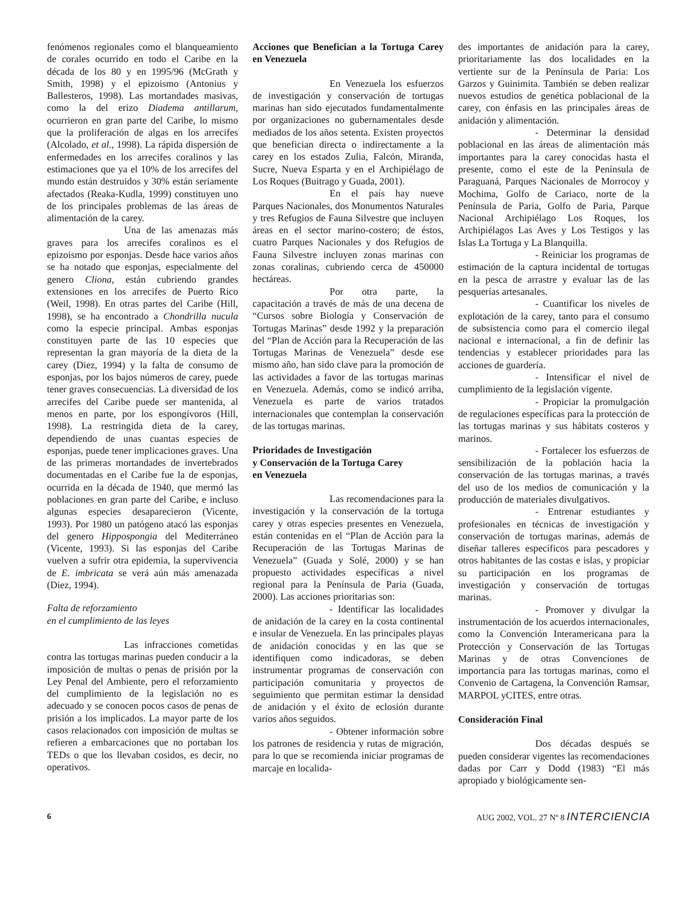fenómenos regionales como el blanqueamiento de corales ocurrido en todo el Caribe en la década de los 80 y en 1995/96 (McGrath y Smith, 1998) y el epizoismo (Antonius y Ballesteros, 1998). Las mortandades masivas, como la del erizo Diadema antillarum, ocurrieron en gran parte del Caribe, lo mismo que la proliferación de algas en los arrecifes (Alcolado, et al., 1998). La rápida dispersión de enfermedades en los arrecifes coralinos y las estimaciones que ya el 10% de los arrecifes del mundo están destruidos y 30% están seriamente afectados (Reaka-Kudla, 1999) constituyen uno de los principales problemas de las áreas de alimentación de la carey.
Una de las amenazas más graves para los arrecifes coralinos es el epizoismo por esponjas. Desde hace varios años se ha notado que esponjas, especialmente del genero Cliona, están cubriendo grandes extensiones en los arrecifes de Puerto Rico (Weil, 1998). En otras partes del Caribe (Hill, 1998), se ha encontrado a Chondrilla nucula como la especie principal. Ambas esponjas constituyen parte de las 10 especies que representan la gran mayoría de la dieta de la carey (Diez, 1994) y la falta de consumo de esponjas, por los bajos números de carey, puede tener graves consecuencias. La diversidad de los arrecifes del Caribe puede ser mantenida, al menos en parte, por los espongívoros (Hill, 1998). La restringida dieta de la carey, dependiendo de unas cuantas especies de esponjas, puede tener implicaciones graves. Una de las primeras mortandades de invertebrados documentadas en el Caribe fue la de esponjas, ocurrida en la década de 1940, que mermó las poblaciones en gran parte del Caribe, e incluso algunas especies desaparecieron (Vicente, 1993). Por 1980 un patógeno atacó las esponjas del genero Hippospongia del Mediterráneo (Vicente, 1993). Si las esponjas del Caribe vuelven a sufrir otra epidemia, la supervivencia de E. imbricata se verá aún más amenazada (Diez, 1994).
Falta de reforzamiento
en el cumplimiento de las leyes
Las infracciones cometidas contra las tortugas marinas pueden conducir a la imposición de multas o penas de prisión por la Ley Penal del Ambiente, pero el reforzamiento del cumplimiento de la legislación no es adecuado y se conocen pocos casos de penas de prisión a los implicados. La mayor parte de los casos relacionados con imposición de multas se refieren a embarcaciones que no portaban los TEDs o que los llevaban cosidos, es decir, no operativos.
Acciones que Benefician a la Tortuga Carey en Venezuela
En Venezuela los esfuerzos de investigación y conservación de tortugas marinas han sido ejecutados fundamentalmente por organizaciones no gubernamentales desde mediados de los años setenta. Existen proyectos que benefician directa o indirectamente a la carey en los estados Zulia, Falcón, Miranda, Sucre, Nueva Esparta y en el Archipiélago de Los Roques (Buitrago y Guada, 2001).
En el país hay nueve Parques Nacionales, dos Monumentos Naturales y tres Refugios de Fauna Silvestre que incluyen áreas en el sector marino-costero; de éstos, cuatro Parques Nacionales y dos Refugios de Fauna Silvestre incluyen zonas marinas con zonas coralinas, cubriendo cerca de 450000 hectáreas.
Por otra parte, la capacitación a través de más de una decena de “Cursos sobre Biología y Conservación de Tortugas Marinas” desde 1992 y la preparación del “Plan de Acción para la Recuperación de las Tortugas Marinas de Venezuela” desde ese mismo año, han sido clave para la promoción de las actividades a favor de las tortugas marinas en Venezuela. Además, como se indicó arriba, Venezuela es parte de varios tratados internacionales que contemplan la conservación de las tortugas marinas.
Prioridades de Investigación
y Conservación de la Tortuga Carey
en Venezuela
Las recomendaciones para la investigación y la conservación de la tortuga carey y otras especies presentes en Venezuela, están contenidas en el “Plan de Acción para la Recuperación de las Tortugas Marinas de Venezuela” (Guada y Solé, 2000) y se han propuesto actividades específicas a nivel regional para la Península de Paria (Guada, 2000). Las acciones prioritarias son:
- Identificar las localidades de anidación de la carey en la costa continental e insular de Venezuela. En las principales playas de anidación conocidas y en las que se identifiquen como indicadoras, se deben instrumentar programas de conservación con participación comunitaria y proyectos de seguimiento que permitan estimar la densidad de anidación y el éxito de eclosión durante varios años seguidos.
- Obtener información sobre los patrones de residencia y rutas de migración, para lo que se recomienda iniciar programas de marcaje en localida-
des importantes de anidación para la carey, prioritariamente las dos localidades en la vertiente sur de la Península de Paria: Los Garzos y Guinimita. También se deben realizar nuevos estudios de genética poblacional de la carey, con énfasis en las principales áreas de anidación y alimentación.
- Determinar la densidad poblacional en las áreas de alimentación más importantes para la carey conocidas hasta el presente, como el este de la Península de Paraguaná, Parques Nacionales de Morrocoy y Mochima, Golfo de Cariaco, norte de la Península de Paria, Golfo de Paria, Parque Nacional Archipiélago Los Roques, los Archipiélagos Las Aves y Los Testigos y las Islas La Tortuga y La Blanquilla.
- Reiniciar los programas de estimación de la captura incidental de tortugas en la pesca de arrastre y evaluar las de las pesquerías artesanales.
- Cuantificar los niveles de explotación de la carey, tanto para el consumo de subsistencia como para el comercio ilegal nacional e internacional, a fin de definir las tendencias y establecer prioridades para las acciones de guardería.
- Intensificar el nivel de cumplimiento de la legislación vigente.
- Propiciar la promulgación de regulaciones específicas para la protección de las tortugas marinas y sus hábitats costeros y marinos.
- Fortalecer los esfuerzos de sensibilización de la población hacia la conservación de las tortugas marinas, a través del uso de los medios de comunicación y la producción de materiales divulgativos.
- Entrenar estudiantes y profesionales en técnicas de investigación y conservación de tortugas marinas, además de diseñar talleres específicos para pescadores y otros habitantes de las costas e islas, y propiciar su participación en los programas de investigación y conservación de tortugas marinas.
- Promover y divulgar la instrumentación de los acuerdos internacionales, como la Convención Interamericana para la Protección y Conservación de las Tortugas Marinas y de otras Convenciones de importancia para las tortugas marinas, como el Convenio de Cartagena, la Convención Ramsar, MARPOL yCITES, entre otras.
Consideración Final
Dos décadas después se pueden considerar vigentes las recomendaciones dadas por Carr y Dodd (1983) “El más apropiado y biológicamente sen-
6 AUG 2002, VOL. 27 Nº 8 INTERCIENCIA